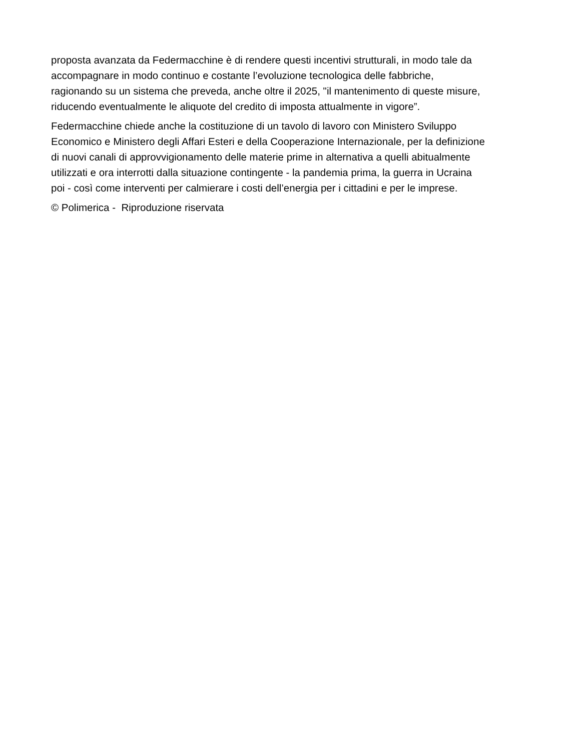proposta avanzata da Federmacchine è di rendere questi incentivi strutturali, in modo tale da
accompagnare in modo continuo e costante l’evoluzione tecnologica delle fabbriche,
ragionando su un sistema che preveda, anche oltre il 2025, "il mantenimento di queste misure,
riducendo eventualmente le aliquote del credito di imposta attualmente in vigore”.
Federmacchine chiede anche la costituzione di un tavolo di lavoro con Ministero Sviluppo
Economico e Ministero degli Affari Esteri e della Cooperazione Internazionale, per la definizione
di nuovi canali di approvvigionamento delle materie prime in alternativa a quelli abitualmente
utilizzati e ora interrotti dalla situazione contingente - la pandemia prima, la guerra in Ucraina
poi - così come interventi per calmierare i costi dell’energia per i cittadini e per le imprese.
© Polimerica - Riproduzione riservata